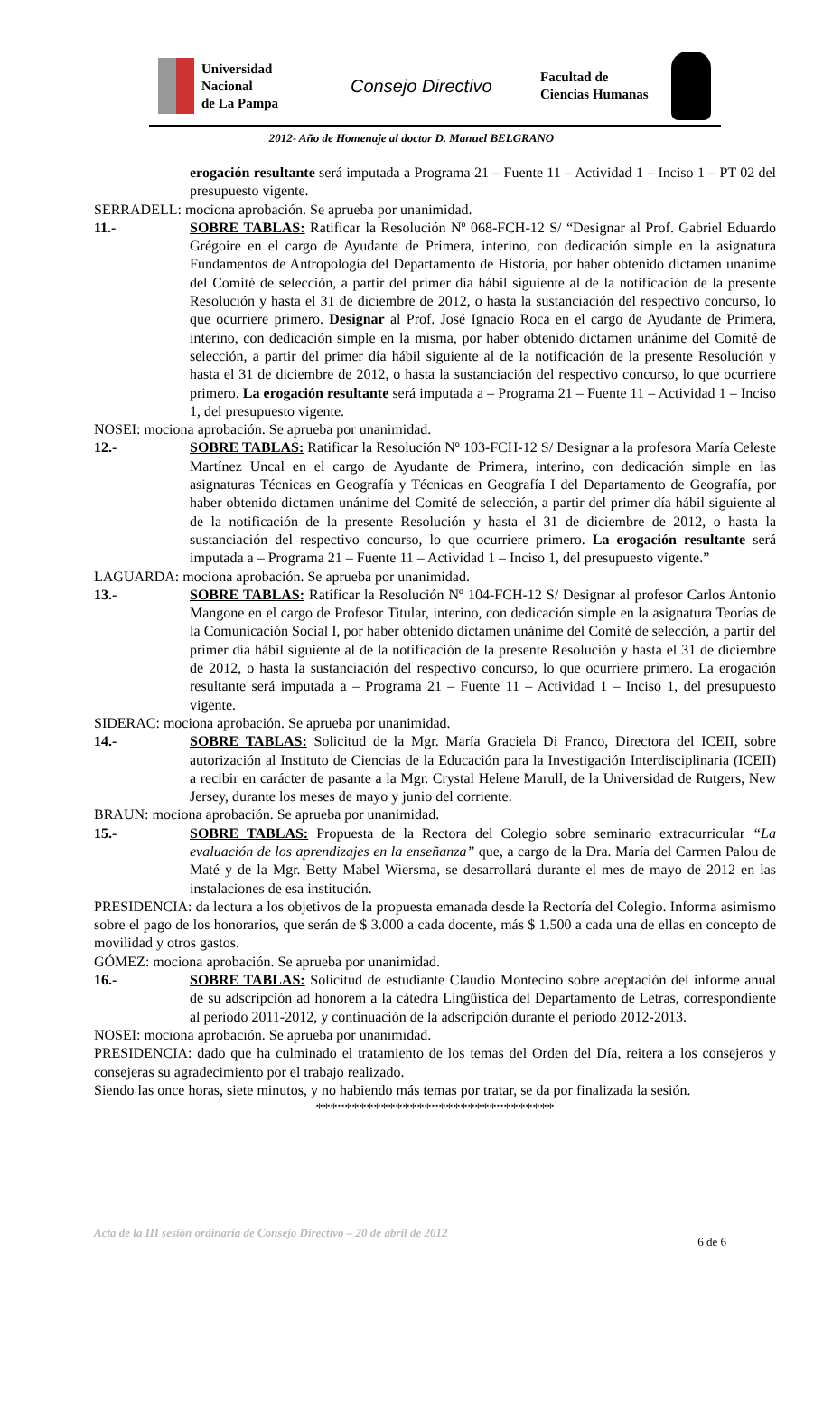Universidad
Nacional
de La Pampa
Consejo Directivo
Facultad de
Ciencias Humanas
2012- Año de Homenaje al doctor D. Manuel BELGRANO
erogación resultante será imputada a Programa 21 – Fuente 11 – Actividad 1 – Inciso 1 – PT 02 del presupuesto vigente.
SERRADELL: mociona aprobación. Se aprueba por unanimidad.
11.- SOBRE TABLAS: Ratificar la Resolución Nº 068-FCH-12 S/ “Designar al Prof. Gabriel Eduardo Grégoire en el cargo de Ayudante de Primera, interino, con dedicación simple en la asignatura Fundamentos de Antropología del Departamento de Historia, por haber obtenido dictamen unánime del Comité de selección, a partir del primer día hábil siguiente al de la notificación de la presente Resolución y hasta el 31 de diciembre de 2012, o hasta la sustanciación del respectivo concurso, lo que ocurriere primero. Designar al Prof. José Ignacio Roca en el cargo de Ayudante de Primera, interino, con dedicación simple en la misma, por haber obtenido dictamen unánime del Comité de selección, a partir del primer día hábil siguiente al de la notificación de la presente Resolución y hasta el 31 de diciembre de 2012, o hasta la sustanciación del respectivo concurso, lo que ocurriere primero. La erogación resultante será imputada a – Programa 21 – Fuente 11 – Actividad 1 – Inciso 1, del presupuesto vigente.
NOSEI: mociona aprobación. Se aprueba por unanimidad.
12.- SOBRE TABLAS: Ratificar la Resolución Nº 103-FCH-12 S/ Designar a la profesora María Celeste Martínez Uncal en el cargo de Ayudante de Primera, interino, con dedicación simple en las asignaturas Técnicas en Geografía y Técnicas en Geografía I del Departamento de Geografía, por haber obtenido dictamen unánime del Comité de selección, a partir del primer día hábil siguiente al de la notificación de la presente Resolución y hasta el 31 de diciembre de 2012, o hasta la sustanciación del respectivo concurso, lo que ocurriere primero. La erogación resultante será imputada a – Programa 21 – Fuente 11 – Actividad 1 – Inciso 1, del presupuesto vigente.”
LAGUARDA: mociona aprobación. Se aprueba por unanimidad.
13.- SOBRE TABLAS: Ratificar la Resolución Nº 104-FCH-12 S/ Designar al profesor Carlos Antonio Mangone en el cargo de Profesor Titular, interino, con dedicación simple en la asignatura Teorías de la Comunicación Social I, por haber obtenido dictamen unánime del Comité de selección, a partir del primer día hábil siguiente al de la notificación de la presente Resolución y hasta el 31 de diciembre de 2012, o hasta la sustanciación del respectivo concurso, lo que ocurriere primero. La erogación resultante será imputada a – Programa 21 – Fuente 11 – Actividad 1 – Inciso 1, del presupuesto vigente.
SIDERAC: mociona aprobación. Se aprueba por unanimidad.
14.- SOBRE TABLAS: Solicitud de la Mgr. María Graciela Di Franco, Directora del ICEII, sobre autorización al Instituto de Ciencias de la Educación para la Investigación Interdisciplinaria (ICEII) a recibir en carácter de pasante a la Mgr. Crystal Helene Marull, de la Universidad de Rutgers, New Jersey, durante los meses de mayo y junio del corriente.
BRAUN: mociona aprobación. Se aprueba por unanimidad.
15.- SOBRE TABLAS: Propuesta de la Rectora del Colegio sobre seminario extracurricular “La evaluación de los aprendizajes en la enseñanza” que, a cargo de la Dra. María del Carmen Palou de Maté y de la Mgr. Betty Mabel Wiersma, se desarrollará durante el mes de mayo de 2012 en las instalaciones de esa institución.
PRESIDENCIA: da lectura a los objetivos de la propuesta emanada desde la Rectoría del Colegio. Informa asimismo sobre el pago de los honorarios, que serán de $ 3.000 a cada docente, más $ 1.500 a cada una de ellas en concepto de movilidad y otros gastos.
GÓMEZ: mociona aprobación. Se aprueba por unanimidad.
16.- SOBRE TABLAS: Solicitud de estudiante Claudio Montecino sobre aceptación del informe anual de su adscripción ad honorem a la cátedra Lingüística del Departamento de Letras, correspondiente al período 2011-2012, y continuación de la adscripción durante el período 2012-2013.
NOSEI: mociona aprobación. Se aprueba por unanimidad.
PRESIDENCIA: dado que ha culminado el tratamiento de los temas del Orden del Día, reitera a los consejeros y consejeras su agradecimiento por el trabajo realizado.
Siendo las once horas, siete minutos, y no habiendo más temas por tratar, se da por finalizada la sesión.
*********************************
Acta de la III sesión ordinaria de Consejo Directivo – 20 de abril de 2012 6 de 6